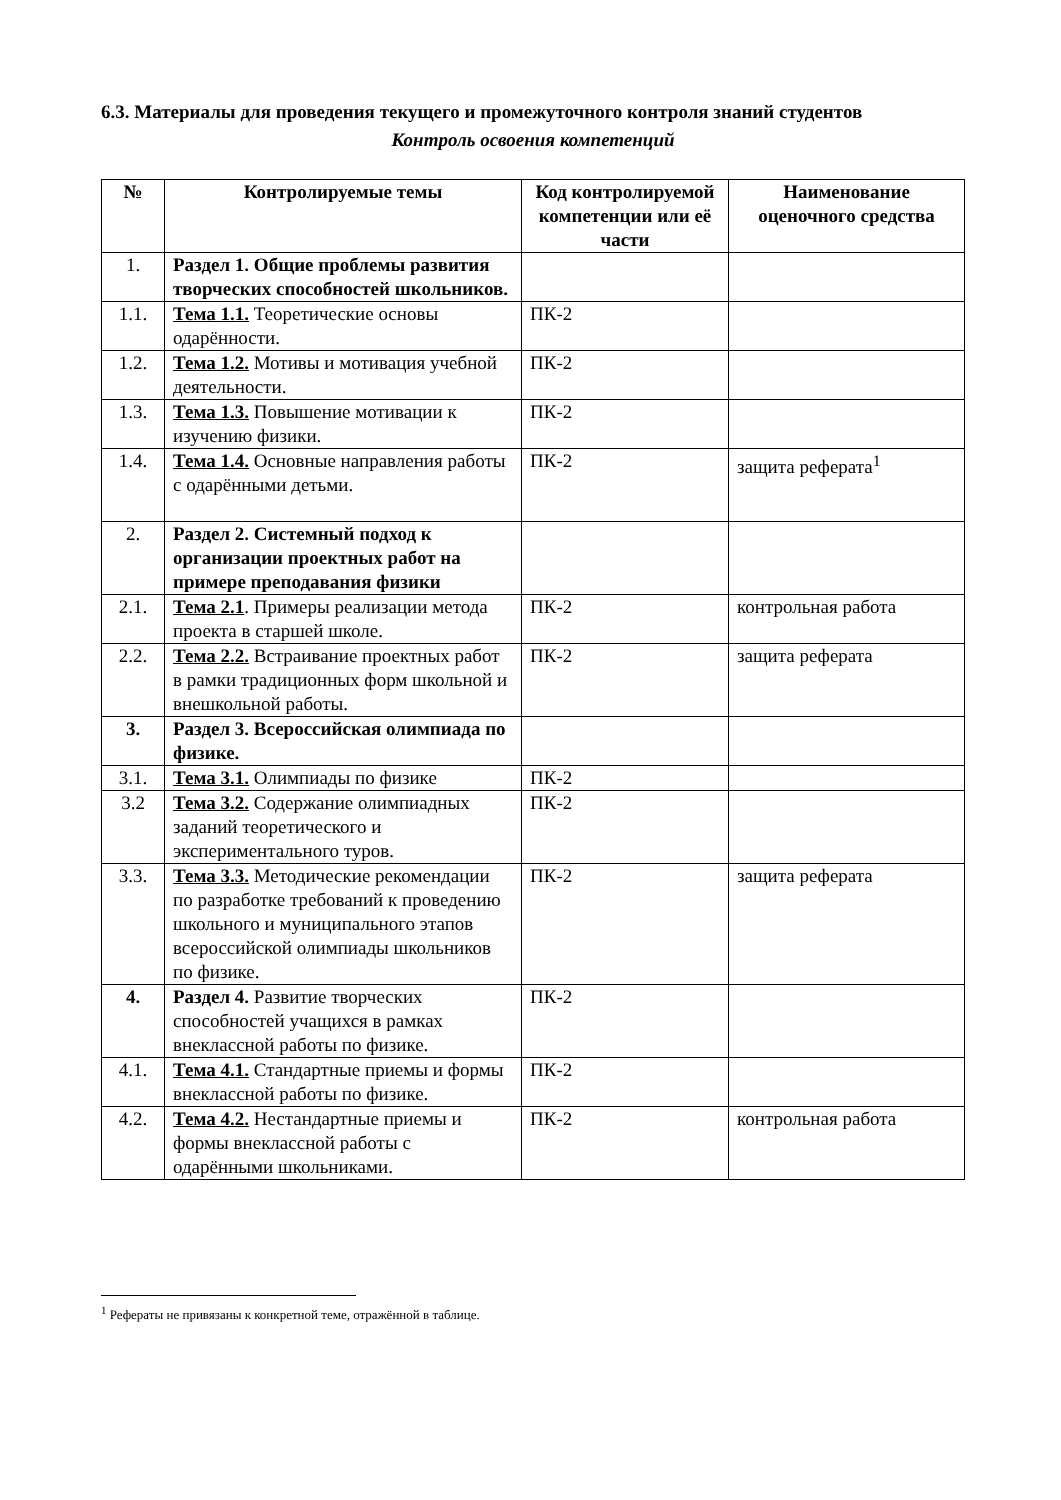6.3. Материалы для проведения текущего и промежуточного контроля знаний студентов
Контроль освоения компетенций
| № | Контролируемые темы | Код контролируемой компетенции или её части | Наименование оценочного средства |
| --- | --- | --- | --- |
| 1. | Раздел 1. Общие проблемы развития творческих способностей школьников. | | |
| 1.1. | Тема 1.1. Теоретические основы одарённости. | ПК-2 | |
| 1.2. | Тема 1.2. Мотивы и мотивация учебной деятельности. | ПК-2 | |
| 1.3. | Тема 1.3. Повышение мотивации к изучению физики. | ПК-2 | |
| 1.4. | Тема 1.4. Основные направления работы с одарёнными детьми. | ПК-2 | защита реферата<sup>1</sup> |
| 2. | Раздел 2. Системный подход к организации проектных работ на примере преподавания физики | | |
| 2.1. | Тема 2.1 . Примеры реализации метода проекта в старшей школе. | ПК-2 | контрольная работа |
| 2.2. | Тема 2.2. Встраивание проектных работ в рамки традиционных форм школьной и внешкольной работы. | ПК-2 | защита реферата |
| 3. | Раздел 3. Всероссийская олимпиада по физике. | | |
| 3.1. | Тема 3.1. Олимпиады по физике | ПК-2 | |
| 3.2 | Тема 3.2. Содержание олимпиадных заданий теоретического и экспериментального туров. | ПК-2 | |
| 3.3. | Тема 3.3. Методические рекомендации по разработке требований к проведению школьного и муниципального этапов всероссийской олимпиады школьников по физике. | ПК-2 | защита реферата |
| 4. | Раздел 4. Развитие творческих способностей учащихся в рамках внеклассной работы по физике. | ПК-2 | |
| 4.1. | Тема 4.1. Стандартные приемы и формы внеклассной работы по физике. | ПК-2 | |
| 4.2. | Тема 4.2. Нестандартные приемы и формы внеклассной работы с одарёнными школьниками. | ПК-2 | контрольная работа |
<sup>1</sup> Рефераты не привязаны к конкретной теме, отражённой в таблице.